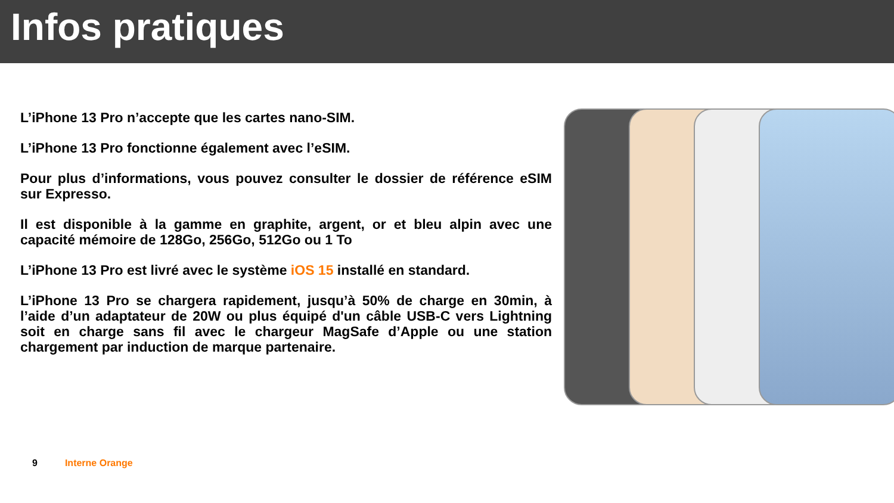Infos pratiques
L’iPhone 13 Pro n’accepte que les cartes nano-SIM.
L’iPhone 13 Pro fonctionne également avec l’eSIM.
Pour plus d’informations, vous pouvez consulter le dossier de référence eSIM sur Expresso.
Il est disponible à la gamme en graphite, argent, or et bleu alpin avec une capacité mémoire de 128Go, 256Go, 512Go ou 1 To
L’iPhone 13 Pro est livré avec le système iOS 15 installé en standard.
L’iPhone 13 Pro se chargera rapidement, jusqu’à 50% de charge en 30min, à l’aide d’un adaptateur de 20W ou plus équipé d'un câble USB-C vers Lightning soit en charge sans fil avec le chargeur MagSafe d’Apple ou une station chargement par induction de marque partenaire.
9 Interne Orange